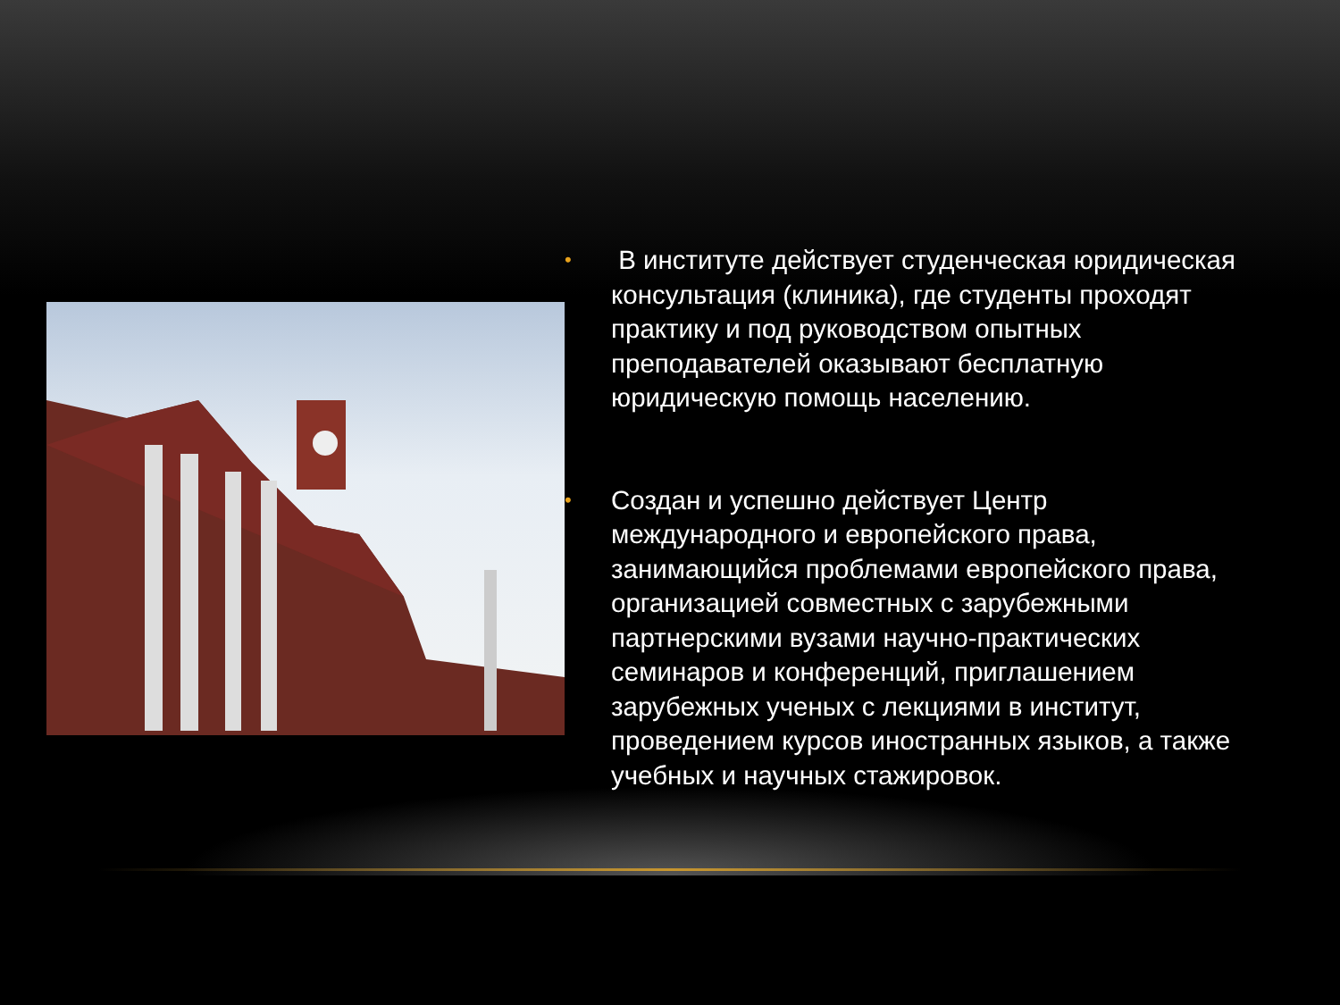• В институте действует студенческая юридическая консультация (клиника), где студенты проходят практику и под руководством опытных преподавателей оказывают бесплатную юридическую помощь населению.
• Создан и успешно действует Центр международного и европейского права, занимающийся проблемами европейского права, организацией совместных с зарубежными партнерскими вузами научно-практических семинаров и конференций, приглашением зарубежных ученых с лекциями в институт, проведением курсов иностранных языков, а также учебных и научных стажировок.